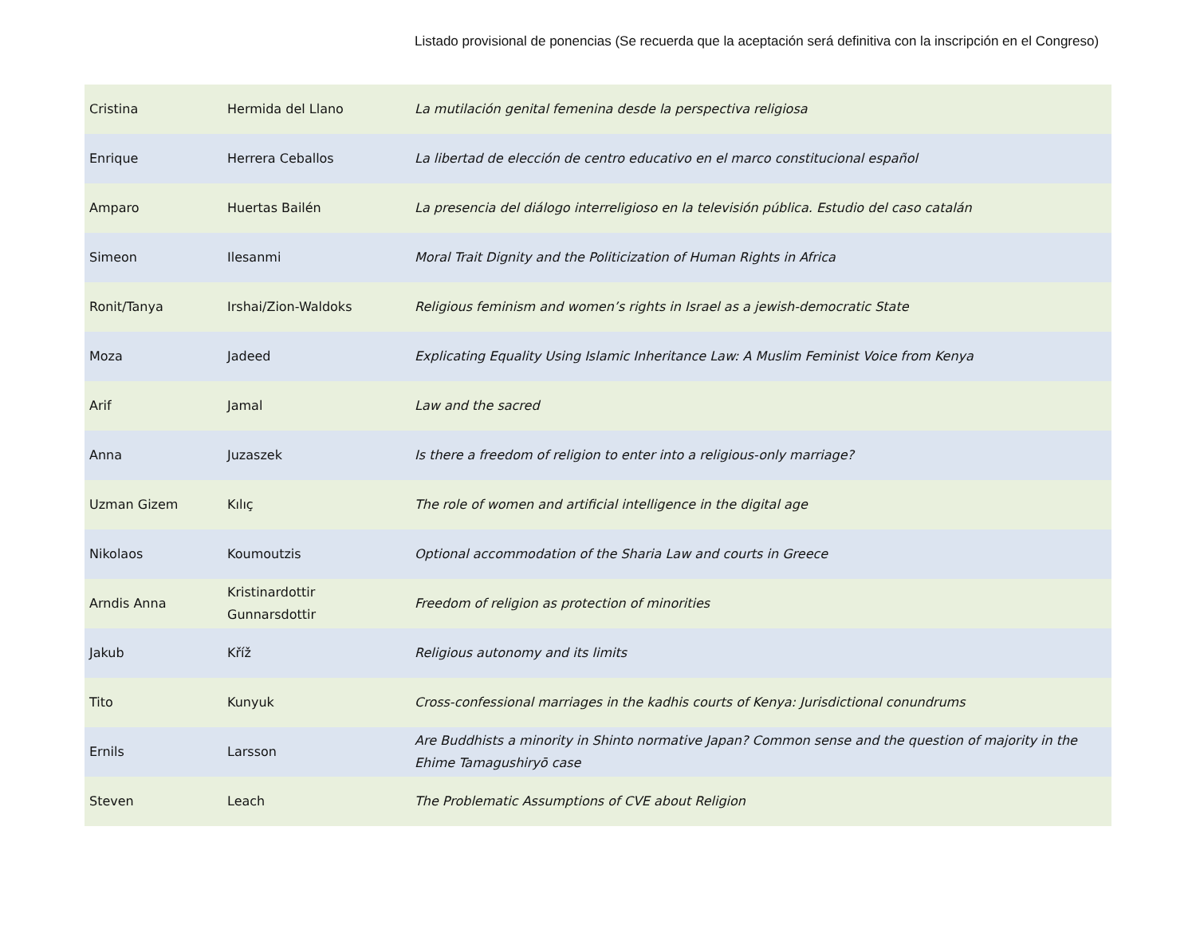Listado provisional de ponencias (Se recuerda que la aceptación será definitiva con la inscripción en el Congreso)
| Cristina | Hermida del Llano | La mutilación genital femenina desde la perspectiva religiosa |
| Enrique | Herrera Ceballos | La libertad de elección de centro educativo en el marco constitucional español |
| Amparo | Huertas Bailén | La presencia del diálogo interreligioso en la televisión pública. Estudio del caso catalán |
| Simeon | Ilesanmi | Moral Trait Dignity and the Politicization of Human Rights in Africa |
| Ronit/Tanya | Irshai/Zion-Waldoks | Religious feminism and women’s rights in Israel as a jewish-democratic State |
| Moza | Jadeed | Explicating Equality Using Islamic Inheritance Law: A Muslim Feminist Voice from Kenya |
| Arif | Jamal | Law and the sacred |
| Anna | Juzaszek | Is there a freedom of religion to enter into a religious-only marriage? |
| Uzman Gizem | Kılıç | The role of women and artificial intelligence in the digital age |
| Nikolaos | Koumoutzis | Optional accommodation of the Sharia Law and courts in Greece |
| Arndis Anna | Kristinardottir Gunnarsdottir | Freedom of religion as protection of minorities |
| Jakub | Kříž | Religious autonomy and its limits |
| Tito | Kunyuk | Cross-confessional marriages in the kadhis courts of Kenya: Jurisdictional conundrums |
| Ernils | Larsson | Are Buddhists a minority in Shinto normative Japan? Common sense and the question of majority in the Ehime Tamagushiryō case |
| Steven | Leach | The Problematic Assumptions of CVE about Religion |